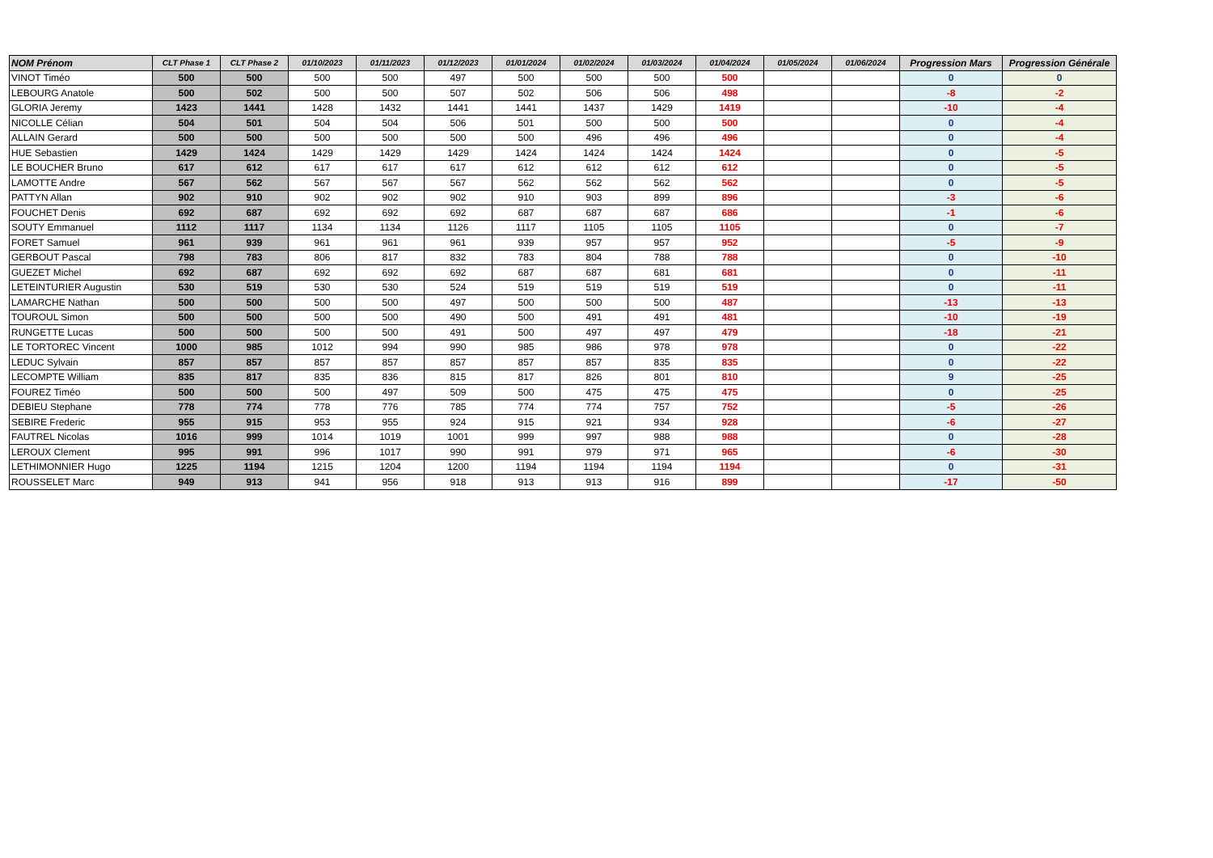| NOM Prénom | CLT Phase 1 | CLT Phase 2 | 01/10/2023 | 01/11/2023 | 01/12/2023 | 01/01/2024 | 01/02/2024 | 01/03/2024 | 01/04/2024 | 01/05/2024 | 01/06/2024 | Progression Mars | Progression Générale |
| --- | --- | --- | --- | --- | --- | --- | --- | --- | --- | --- | --- | --- | --- |
| VINOT Timéo | 500 | 500 | 500 | 500 | 497 | 500 | 500 | 500 | 500 | | | 0 | 0 |
| LEBOURG Anatole | 500 | 502 | 500 | 500 | 507 | 502 | 506 | 506 | 498 | | | -8 | -2 |
| GLORIA Jeremy | 1423 | 1441 | 1428 | 1432 | 1441 | 1441 | 1437 | 1429 | 1419 | | | -10 | -4 |
| NICOLLE Célian | 504 | 501 | 504 | 504 | 506 | 501 | 500 | 500 | 500 | | | 0 | -4 |
| ALLAIN Gerard | 500 | 500 | 500 | 500 | 500 | 500 | 496 | 496 | 496 | | | 0 | -4 |
| HUE Sebastien | 1429 | 1424 | 1429 | 1429 | 1429 | 1424 | 1424 | 1424 | 1424 | | | 0 | -5 |
| LE BOUCHER Bruno | 617 | 612 | 617 | 617 | 617 | 612 | 612 | 612 | 612 | | | 0 | -5 |
| LAMOTTE Andre | 567 | 562 | 567 | 567 | 567 | 562 | 562 | 562 | 562 | | | 0 | -5 |
| PATTYN Allan | 902 | 910 | 902 | 902 | 902 | 910 | 903 | 899 | 896 | | | -3 | -6 |
| FOUCHET Denis | 692 | 687 | 692 | 692 | 692 | 687 | 687 | 687 | 686 | | | -1 | -6 |
| SOUTY Emmanuel | 1112 | 1117 | 1134 | 1134 | 1126 | 1117 | 1105 | 1105 | 1105 | | | 0 | -7 |
| FORET Samuel | 961 | 939 | 961 | 961 | 961 | 939 | 957 | 957 | 952 | | | -5 | -9 |
| GERBOUT Pascal | 798 | 783 | 806 | 817 | 832 | 783 | 804 | 788 | 788 | | | 0 | -10 |
| GUEZET Michel | 692 | 687 | 692 | 692 | 692 | 687 | 687 | 681 | 681 | | | 0 | -11 |
| LETEINTURIER Augustin | 530 | 519 | 530 | 530 | 524 | 519 | 519 | 519 | 519 | | | 0 | -11 |
| LAMARCHE Nathan | 500 | 500 | 500 | 500 | 497 | 500 | 500 | 500 | 487 | | | -13 | -13 |
| TOUROUL Simon | 500 | 500 | 500 | 500 | 490 | 500 | 491 | 491 | 481 | | | -10 | -19 |
| RUNGETTE Lucas | 500 | 500 | 500 | 500 | 491 | 500 | 497 | 497 | 479 | | | -18 | -21 |
| LE TORTOREC Vincent | 1000 | 985 | 1012 | 994 | 990 | 985 | 986 | 978 | 978 | | | 0 | -22 |
| LEDUC Sylvain | 857 | 857 | 857 | 857 | 857 | 857 | 857 | 835 | 835 | | | 0 | -22 |
| LECOMPTE William | 835 | 817 | 835 | 836 | 815 | 817 | 826 | 801 | 810 | | | 9 | -25 |
| FOUREZ Timéo | 500 | 500 | 500 | 497 | 509 | 500 | 475 | 475 | 475 | | | 0 | -25 |
| DEBIEU Stephane | 778 | 774 | 778 | 776 | 785 | 774 | 774 | 757 | 752 | | | -5 | -26 |
| SEBIRE Frederic | 955 | 915 | 953 | 955 | 924 | 915 | 921 | 934 | 928 | | | -6 | -27 |
| FAUTREL Nicolas | 1016 | 999 | 1014 | 1019 | 1001 | 999 | 997 | 988 | 988 | | | 0 | -28 |
| LEROUX Clement | 995 | 991 | 996 | 1017 | 990 | 991 | 979 | 971 | 965 | | | -6 | -30 |
| LETHIMONNIER Hugo | 1225 | 1194 | 1215 | 1204 | 1200 | 1194 | 1194 | 1194 | 1194 | | | 0 | -31 |
| ROUSSELET Marc | 949 | 913 | 941 | 956 | 918 | 913 | 913 | 916 | 899 | | | -17 | -50 |